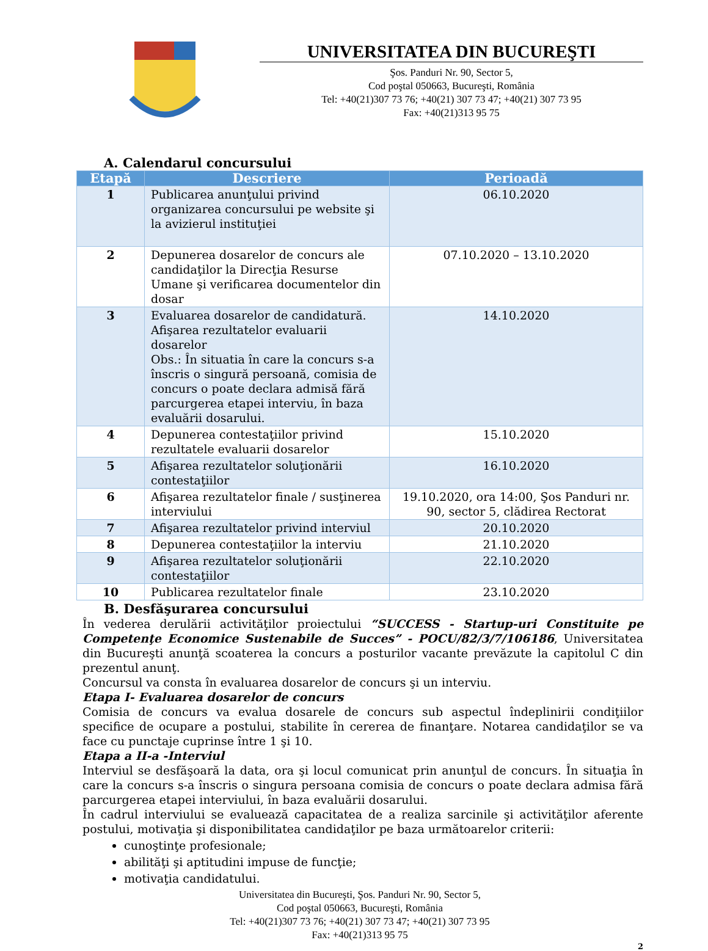UNIVERSITATEA DIN BUCUREŞTI
Şos. Panduri Nr. 90, Sector 5,
Cod poştal 050663, Bucureşti, România
Tel: +40(21)307 73 76; +40(21) 307 73 47; +40(21) 307 73 95
Fax: +40(21)313 95 75
A. Calendarul concursului
| Etapă | Descriere | Perioadă |
| --- | --- | --- |
| 1 | Publicarea anunţului privind organizarea concursului pe website şi la avizierul instituţiei | 06.10.2020 |
| 2 | Depunerea dosarelor de concurs ale candidaţilor la Direcţia Resurse Umane şi verificarea documentelor din dosar | 07.10.2020 – 13.10.2020 |
| 3 | Evaluarea dosarelor de candidatură. Afişarea rezultatelor evaluarii dosarelor Obs.: În situatia în care la concurs s-a înscris o singură persoană, comisia de concurs o poate declara admisă fără parcurgerea etapei interviu, în baza evaluării dosarului. | 14.10.2020 |
| 4 | Depunerea contestaţiilor privind rezultatele evaluarii dosarelor | 15.10.2020 |
| 5 | Afişarea rezultatelor soluţionării contestaţiilor | 16.10.2020 |
| 6 | Afişarea rezultatelor finale / susţinerea interviului | 19.10.2020, ora 14:00, Şos Panduri nr. 90, sector 5, clădirea Rectorat |
| 7 | Afişarea rezultatelor privind interviul | 20.10.2020 |
| 8 | Depunerea contestaţiilor la interviu | 21.10.2020 |
| 9 | Afişarea rezultatelor soluţionării contestaţiilor | 22.10.2020 |
| 10 | Publicarea rezultatelor finale | 23.10.2020 |
B. Desfăşurarea concursului
În vederea derulării activităţilor proiectului “SUCCESS - Startup-uri Constituite pe Competenţe Economice Sustenabile de Succes” - POCU/82/3/7/106186, Universitatea din Bucureşti anunţă scoaterea la concurs a posturilor vacante prevăzute la capitolul C din prezentul anunţ.
Concursul va consta în evaluarea dosarelor de concurs şi un interviu.
Etapa I- Evaluarea dosarelor de concurs
Comisia de concurs va evalua dosarele de concurs sub aspectul îndeplinirii condiţiilor specifice de ocupare a postului, stabilite în cererea de finanţare. Notarea candidaţilor se va face cu punctaje cuprinse între 1 şi 10.
Etapa a II-a -Interviul
Interviul se desfăşoară la data, ora şi locul comunicat prin anunţul de concurs. În situaţia în care la concurs s-a înscris o singura persoana comisia de concurs o poate declara admisa fără parcurgerea etapei interviului, în baza evaluării dosarului.
În cadrul interviului se evaluează capacitatea de a realiza sarcinile şi activităţilor aferente postului, motivaţia şi disponibilitatea candidaţilor pe baza următoarelor criterii:
cunoştinţe profesionale;
abilităţi şi aptitudini impuse de funcţie;
motivaţia candidatului.
Universitatea din Bucureşti, Şos. Panduri Nr. 90, Sector 5,
Cod poştal 050663, Bucureşti, România
Tel: +40(21)307 73 76; +40(21) 307 73 47; +40(21) 307 73 95
Fax: +40(21)313 95 75
2